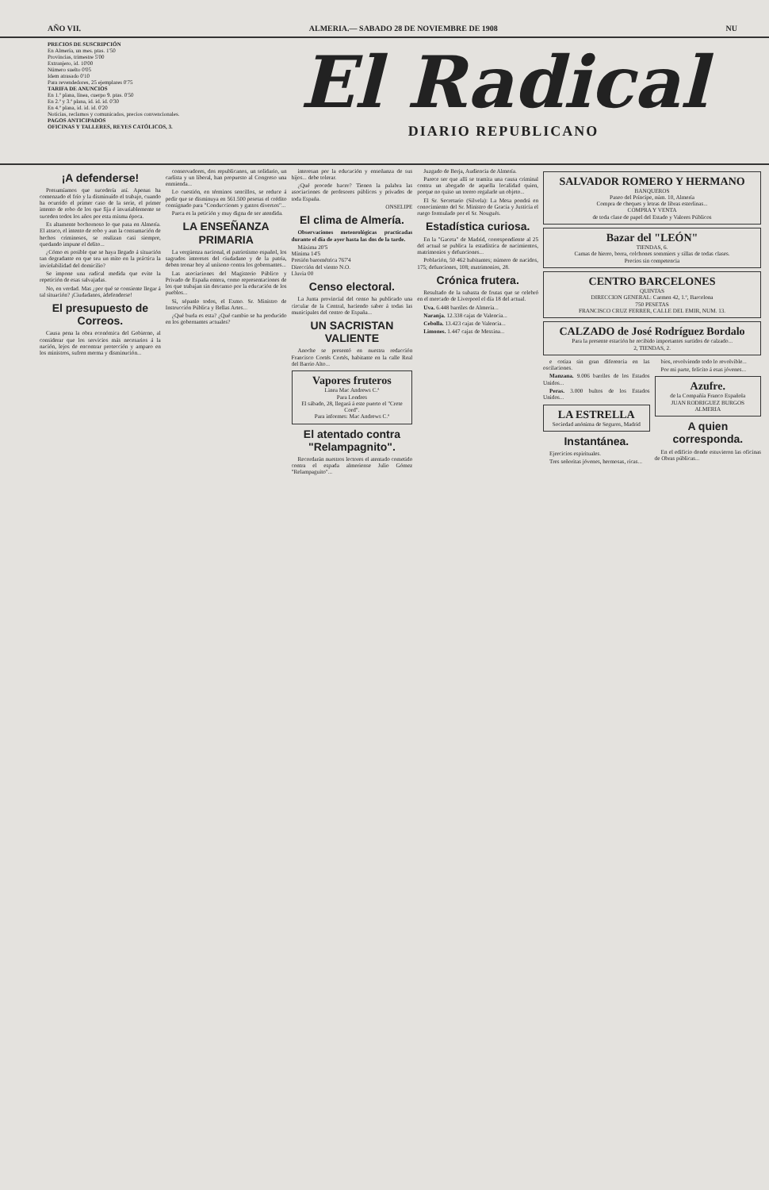AÑO VII. ALMERIA.— SABADO 28 DE NOVIEMBRE DE 1908 NU
PRECIOS DE SUSCRIPCIÓN
En Almería, un mes. ptas. 1'50
Provincias, trimestre 5'00
Extranjero, id. 10'00
Número suelto 0'05
Idem atrasado 0'10
Para revendedores, 25 ejemplares 0'75
TARIFA DE ANUNCIOS
En 1.ª plana, línea, cuerpo 9. ptas. 0'50
En 2.ª y 3.ª plana, id. id. id. 0'30
En 4.ª plana, id. id. id. 0'20
Noticias, reclamos y comunicados, precios convencionales.
PAGOS ANTICIPADOS
OFICINAS Y TALLERES, REYES CATÓLICOS, 3.
El Radical
DIARIO REPUBLICANO
¡A defenderse!
Presumíamos que sucedería así. Apenas ha comenzado el frío y la disminuído el trabajo, cuando ha ocurrido el primer caso de la serie, el primer intento de robo de los que fija é invariablemente se suceden todos los años por esta misma época.
Es altamente bochornoso lo que pasa en Almería. El atraco, el intento de robo y aun la consumación de hechos criminosos, se realizan casi siempre, quedando impune el delito...
¿Cómo es posible que se haya llegado á situación tan degradante en que sea un mito en la práctica la inviolabilidad del domicilio?
Se impone una radical medida que evite la repetición de esas salvajadas.
No, en verdad. Mas ¿por qué se consiente llegar á tal situación? ¡Ciudadanos, ádefenderse!
El presupuesto de Correos.
Causa pena la obra económica del Gobierno, al considerar que los servicios más necesarios á la nación, lejos de encontrar protección y amparo en los ministros, sufren merma y disminución...
conservadores, dos republicanos, un solidario, un carlista y un liberal, han propuesto al Congreso una enmienda...
Lo cuestión, en términos sencillos, se reduce á pedir que se disminuya en 561.500 pesetas el crédito consignado para "Conducciones y gastos diversos"...
Parca es la petición y muy digna de ser atendida.
LA ENSEÑANZA PRIMARIA
La vergüenza nacional, el patriotismo español, los sagrados intereses del ciudadano y de la patria, deben tronar hoy al unísono contra los gobernantes...
Las asociaciones del Magisterio Público y Privado de España entera, como representaciones de los que trabajan sin descanso por la educación de los pueblos...
Si, sépanlo todos, el Exmo. Sr. Ministro de Instrucción Pública y Bellas Artes...
¿Qué burla es esta? ¿Qué cambio se ha producido en los gobernantes actuales?
interesan por la educación y enseñanza de sus hijos... debe tolerar.
¿Qué procede hacer? Tienen la palabra las asociaciones de profesores públicos y privados de toda España.
ONSELIPE
El clima de Almería.
Observaciones meteorológicas practicadas durante el día de ayer hasta las dos de la tarde.
Máxima 20'5
Mínima 14'5
Presión barométrica 767'4
Dirección del viento N.O.
Lluvia 00
Censo electoral.
La Junta provincial del censo ha publicado una circular de la Central, haciendo saber á todas las municipales del centro de España...
UN SACRISTAN VALIENTE
Anoche se presentó en nuestra redacción Francisco Cortés Cortés, habitante en la calle Real del Barrio Alto...
Vapores fruteros
Linea Mac Andrews C.ª
Para Londres
El sábado, 28, llegará á este puerto el "Crete Cord".
Para informes: Mac Andrews C.ª
El atentado contra "Relampagnito".
Recordarán nuestros lectores el atentado cometido contra el espada almeriense Julio Gómez "Relampaguito"...
Juzgado de Berja, Audiencia de Almería.
Parece ser que allí se tramita una causa criminal contra un abogado de aquella localidad quien, porque no quiso un torero regalarle un objeto...
El Sr. Secretario (Silvela): La Mesa pondrá en conocimiento del Sr. Ministro de Gracia y Justicia el ruego formulado por el Sr. Nougués.
Estadística curiosa.
En la "Gaceta" de Madrid, correspondiente al 25 del actual se publica la estadística de nacimientos, matrimonios y defunciones...
Población, 50 462 habitantes; número de nacidos, 175; defunciones, 108; matrimonios, 28.
Crónica frutera.
Resultado de la subasta de frutas que se celebró en el mercado de Liverpool el día 18 del actual.
Uva. 6.448 barriles de Almería...
Naranja. 12.338 cajas de Valencia...
Cebolla. 13.423 cajas de Valencia...
Limones. 1.447 cajas de Messina...
SALVADOR ROMERO Y HERMANO
BANQUEROS
Paseo del Príncipe, núm. 10, Almería
Compra de cheques y letras de libras esterlinas...
COMPRA Y VENTA
de toda clase de papel del Estado y Valores Públicos
Bazar del "LEÓN"
TIENDAS, 6.
Camas de hierro, borra, colchones sommiers y sillas de todas clases.
Precios sin competencia
CENTRO BARCELONES
QUINTAS
DIRECCION GENERAL: Carmen 42, 1.º, Barcelona
750 PESETAS
FRANCISCO CRUZ FERRER, CALLE DEL EMIR, NUM. 13.
CALZADO de José Rodríguez Bordalo
Para la presente estación he recibido importantes surtidos de calzado...
2, TIENDAS, 2.
e cotiza sin gran diferencia en las oscilaciones.
Manzana. 9.006 barriles de los Estados Unidos...
Peras. 3.000 bultos de los Estados Unidos...
LA ESTRELLA
Sociedad anónima de Seguros, Madrid
Instantánea.
Ejercicios espirituales.
Tres señoritas jóvenes, hermosas, ricas...
bios, revolviendo todo lo revolvible...
Por mi parte, felicito á esas jóvenes...
Azufre.
de la Compañía Franco Española
JUAN RODRIGUEZ BURGOS
ALMERIA
A quien corresponda.
En el edificio donde estuvieron las oficinas de Obras públicas...